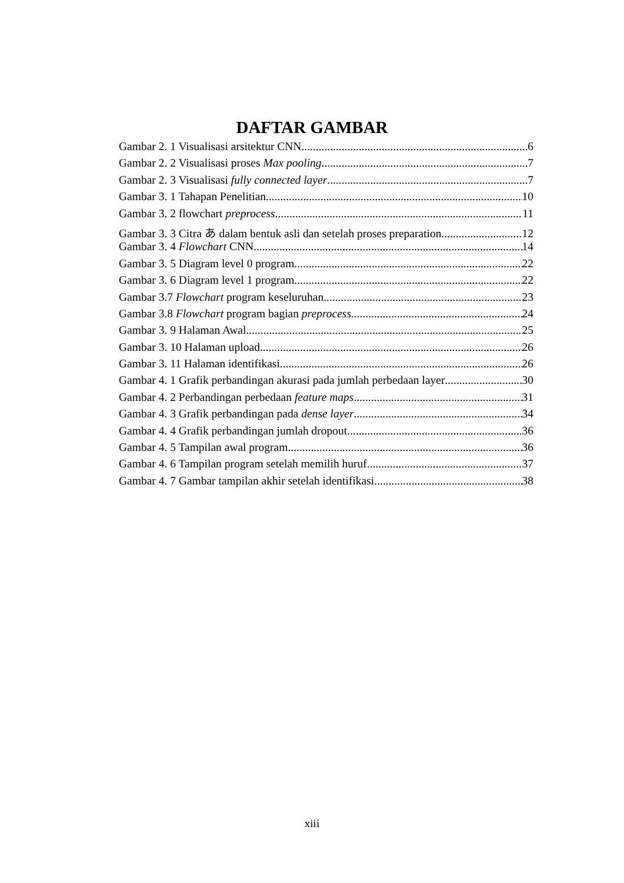DAFTAR GAMBAR
Gambar 2. 1 Visualisasi arsitektur CNN 6
Gambar 2. 2 Visualisasi proses Max pooling 7
Gambar 2. 3 Visualisasi fully connected layer 7
Gambar 3. 1 Tahapan Penelitian. 10
Gambar 3. 2 flowchart preprocess 11
Gambar 3. 3 Citra あ dalam bentuk asli dan setelah proses preparation 12
Gambar 3. 4 Flowchart CNN 14
Gambar 3. 5 Diagram level 0 program 22
Gambar 3. 6 Diagram level 1 program 22
Gambar 3.7 Flowchart program keseluruhan 23
Gambar 3.8 Flowchart program bagian preprocess 24
Gambar 3. 9 Halaman Awal 25
Gambar 3. 10 Halaman upload 26
Gambar 3. 11 Halaman identifikasi 26
Gambar 4. 1 Grafik perbandingan akurasi pada jumlah perbedaan layer 30
Gambar 4. 2 Perbandingan perbedaan feature maps 31
Gambar 4. 3 Grafik perbandingan pada dense layer 34
Gambar 4. 4 Grafik perbandingan jumlah dropout 36
Gambar 4. 5 Tampilan awal program 36
Gambar 4. 6 Tampilan program setelah memilih huruf 37
Gambar 4. 7 Gambar tampilan akhir setelah identifikasi 38
xiii